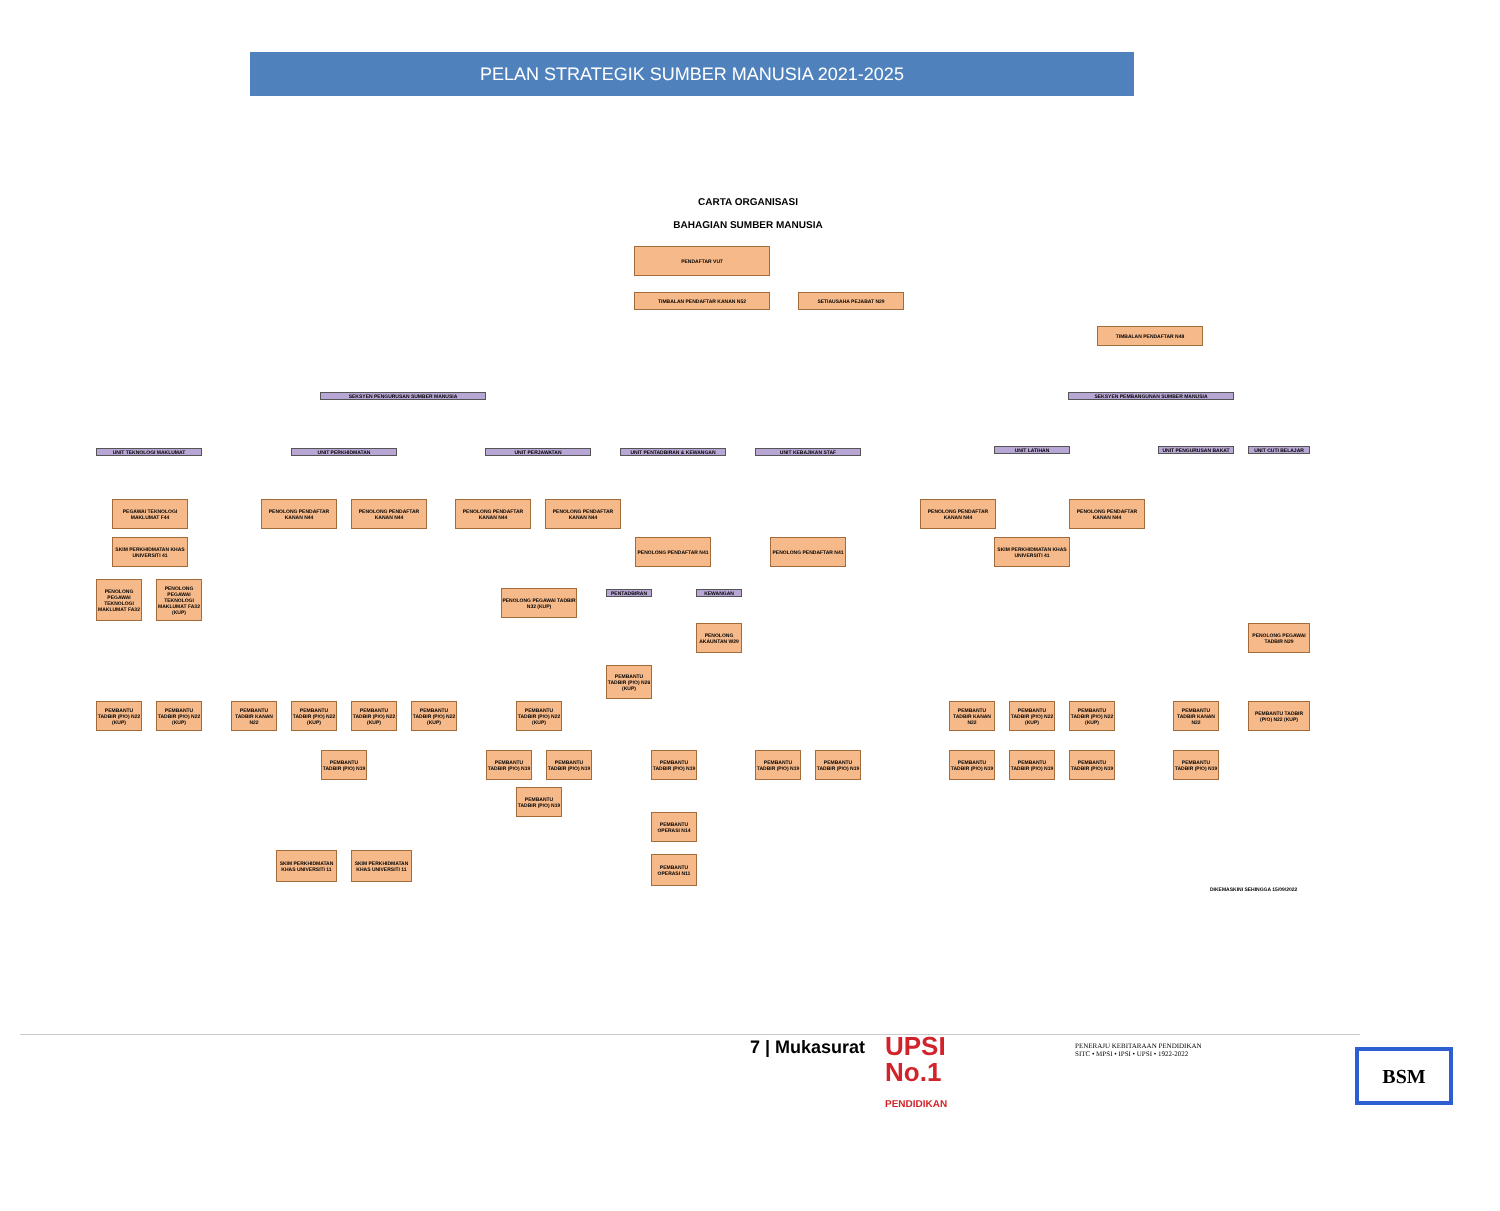PELAN STRATEGIK SUMBER MANUSIA 2021-2025
CARTA ORGANISASI
BAHAGIAN SUMBER MANUSIA
PENDAFTAR VU7
TIMBALAN PENDAFTAR KANAN N52 SETIAUSAHA PEJABAT N29
TIMBALAN PENDAFTAR N48
SEKSYEN PENGURUSAN SUMBER MANUSIA SEKSYEN PEMBANGUNAN SUMBER MANUSIA
UNIT TEKNOLOGI MAKLUMAT UNIT PERKHIDMATAN UNIT PERJAWATAN UNIT PENTADBIRAN & KEWANGAN UNIT KEBAJIKAN STAF UNIT LATIHAN UNIT PENGURUSAN BAKAT UNIT CUTI BELAJAR
PEGAWAI TEKNOLOGI MAKLUMAT F44
SKIM PERKHIDMATAN KHAS UNIVERSITI 41
PENOLONG PEGAWAI TEKNOLOGI MAKLUMAT FA32
PENOLONG PEGAWAI TEKNOLOGI MAKLUMAT FA32 (KUP)
PENOLONG PENDAFTAR KANAN N44
PENOLONG PENDAFTAR KANAN N44
PENOLONG PENDAFTAR KANAN N44
PENOLONG PENDAFTAR KANAN N44
PENOLONG PEGAWAI TADBIR N32 (KUP)
PENOLONG PENDAFTAR N41 PENOLONG PENDAFTAR N41
PENTADBIRAN KEWANGAN
PENOLONG AKAUNTAN W29
PEMBANTU TADBIR (P/O) N26 (KUP)
PENOLONG PENDAFTAR KANAN N44
PENOLONG PENDAFTAR KANAN N44
SKIM PERKHIDMATAN KHAS UNIVERSITI 41
PENOLONG PEGAWAI TADBIR N29
PEMBANTU TADBIR (P/O) N22 (KUP)
PEMBANTU TADBIR (P/O) N22 (KUP)
PEMBANTU TADBIR KANAN N22
PEMBANTU TADBIR (P/O) N22 (KUP)
PEMBANTU TADBIR (P/O) N22 (KUP)
PEMBANTU TADBIR (P/O) N22 (KUP)
PEMBANTU TADBIR (P/O) N19
SKIM PERKHIDMATAN KHAS UNIVERSITI 11
SKIM PERKHIDMATAN KHAS UNIVERSITI 11
PEMBANTU TADBIR (P/O) N22 (KUP)
PEMBANTU TADBIR (P/O) N19
PEMBANTU TADBIR (P/O) N19
PEMBANTU TADBIR (P/O) N19
PEMBANTU TADBIR (P/O) N19
PEMBANTU OPERASI N14
PEMBANTU OPERASI N11
PEMBANTU TADBIR (P/O) N19
PEMBANTU TADBIR (P/O) N19
PEMBANTU TADBIR KANAN N22
PEMBANTU TADBIR (P/O) N22 (KUP)
PEMBANTU TADBIR (P/O) N22 (KUP)
PEMBANTU TADBIR (P/O) N19
PEMBANTU TADBIR (P/O) N19
PEMBANTU TADBIR (P/O) N19
PEMBANTU TADBIR KANAN N22
PEMBANTU TADBIR (P/O) N19
PEMBANTU TADBIR (P/O) N22 (KUP)
DIKEMASKINI SEHINGGA 15/09/2022
7 | Mukasurat
UPSI
No.1
PENDIDIKAN
PENERAJU KEBITARAAN PENDIDIKAN
SITC • MPSI • IPSI • UPSI • 1922-2022
BSM